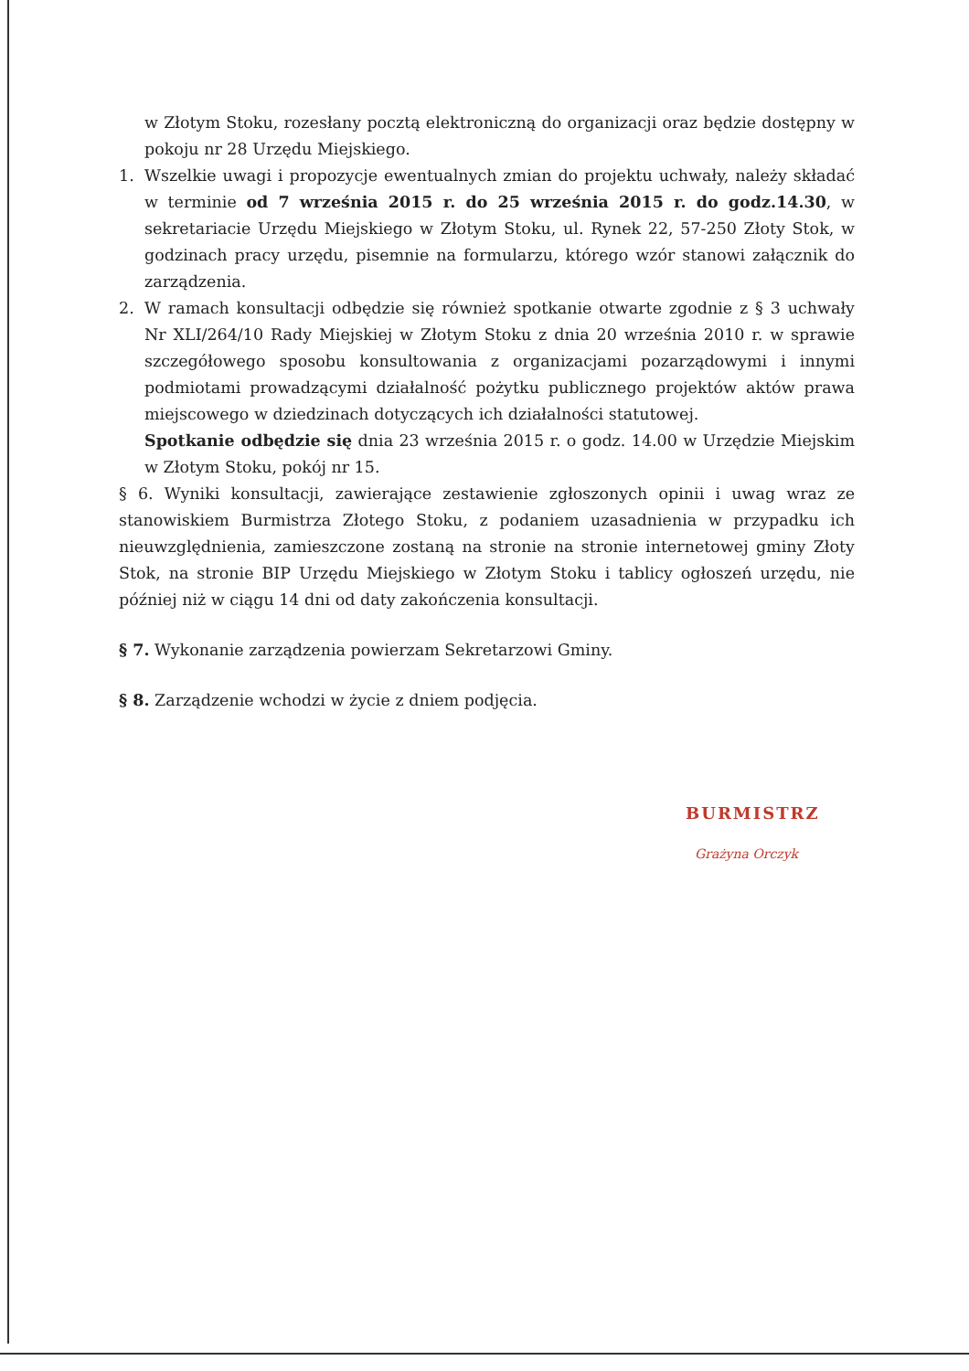w Złotym Stoku, rozesłany pocztą elektroniczną do organizacji oraz będzie dostępny w pokoju nr 28 Urzędu Miejskiego.
1. Wszelkie uwagi i propozycje ewentualnych zmian do projektu uchwały, należy składać w terminie od 7 września 2015 r. do 25 września 2015 r. do godz.14.30, w sekretariacie Urzędu Miejskiego w Złotym Stoku, ul. Rynek 22, 57-250 Złoty Stok, w godzinach pracy urzędu, pisemnie na formularzu, którego wzór stanowi załącznik do zarządzenia.
2. W ramach konsultacji odbędzie się również spotkanie otwarte zgodnie z § 3 uchwały Nr XLI/264/10 Rady Miejskiej w Złotym Stoku z dnia 20 września 2010 r. w sprawie szczegółowego sposobu konsultowania z organizacjami pozarządowymi i innymi podmiotami prowadzącymi działalność pożytku publicznego projektów aktów prawa miejscowego w dziedzinach dotyczących ich działalności statutowej.
Spotkanie odbędzie się dnia 23 września 2015 r. o godz. 14.00 w Urzędzie Miejskim w Złotym Stoku, pokój nr 15.
§ 6. Wyniki konsultacji, zawierające zestawienie zgłoszonych opinii i uwag wraz ze stanowiskiem Burmistrza Złotego Stoku, z podaniem uzasadnienia w przypadku ich nieuwzględnienia, zamieszczone zostaną na stronie na stronie internetowej gminy Złoty Stok, na stronie BIP Urzędu Miejskiego w Złotym Stoku i tablicy ogłoszeń urzędu, nie później niż w ciągu 14 dni od daty zakończenia konsultacji.
§ 7. Wykonanie zarządzenia powierzam Sekretarzowi Gminy.
§ 8. Zarządzenie wchodzi w życie z dniem podjęcia.
BURMISTRZ
Grażyna Orczyk